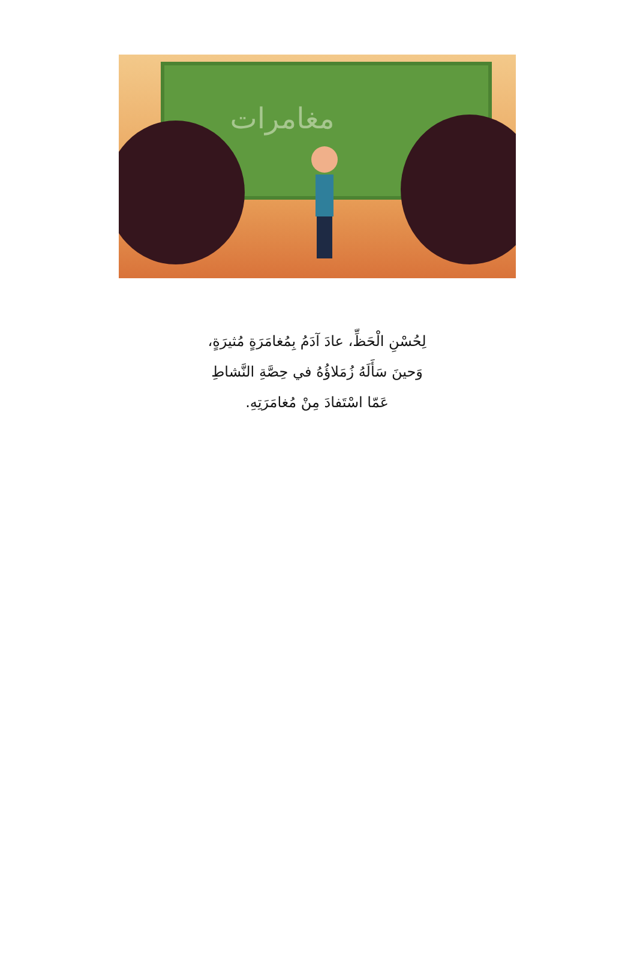مغامرات
لِحُسْنِ الْحَظِّ، عادَ آدَمُ بِمُغامَرَةٍ مُثيرَةٍ،
وَحينَ سَأَلَهُ زُمَلاؤُهُ في حِصَّةِ النَّشاطِ
عَمّا اسْتَفادَ مِنْ مُغامَرَتِهِ.